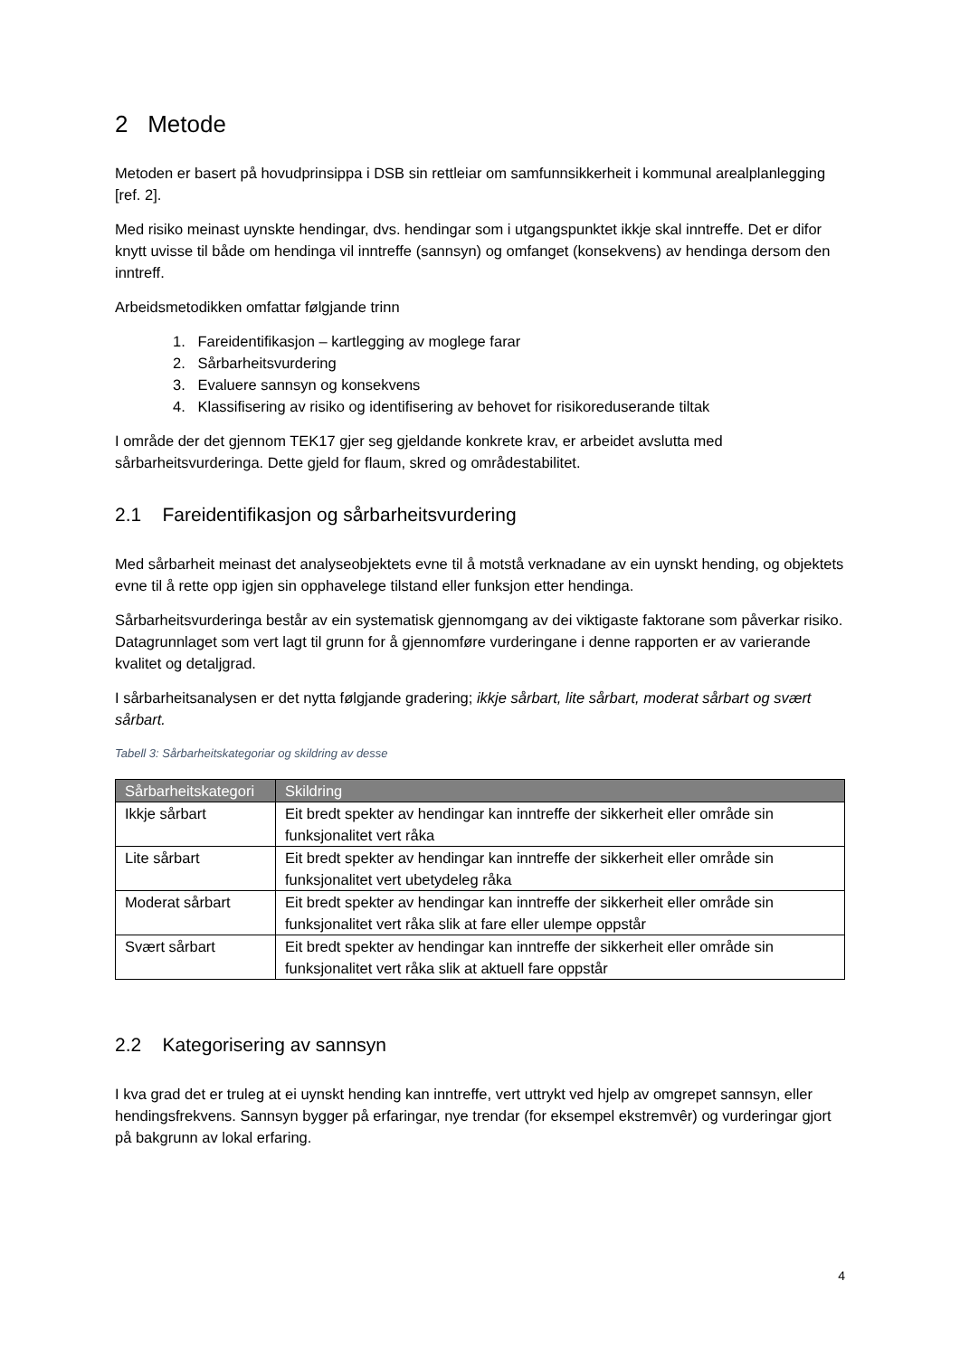2 Metode
Metoden er basert på hovudprinsippa i DSB sin rettleiar om samfunnsikkerheit i kommunal arealplanlegging [ref. 2].
Med risiko meinast uynskte hendingar, dvs. hendingar som i utgangspunktet ikkje skal inntreffe. Det er difor knytt uvisse til både om hendinga vil inntreffe (sannsyn) og omfanget (konsekvens) av hendinga dersom den inntreff.
Arbeidsmetodikken omfattar følgjande trinn
1. Fareidentifikasjon – kartlegging av moglege farar
2. Sårbarheitsvurdering
3. Evaluere sannsyn og konsekvens
4. Klassifisering av risiko og identifisering av behovet for risikoreduserande tiltak
I område der det gjennom TEK17 gjer seg gjeldande konkrete krav, er arbeidet avslutta med sårbarheitsvurderinga. Dette gjeld for flaum, skred og områdestabilitet.
2.1 Fareidentifikasjon og sårbarheitsvurdering
Med sårbarheit meinast det analyseobjektets evne til å motstå verknadane av ein uynskt hending, og objektets evne til å rette opp igjen sin opphavelege tilstand eller funksjon etter hendinga.
Sårbarheitsvurderinga består av ein systematisk gjennomgang av dei viktigaste faktorane som påverkar risiko. Datagrunnlaget som vert lagt til grunn for å gjennomføre vurderingane i denne rapporten er av varierande kvalitet og detaljgrad.
I sårbarheitsanalysen er det nytta følgjande gradering; ikkje sårbart, lite sårbart, moderat sårbart og svært sårbart.
Tabell 3: Sårbarheitskategoriar og skildring av desse
| Sårbarheitskategori | Skildring |
| --- | --- |
| Ikkje sårbart | Eit bredt spekter av hendingar kan inntreffe der sikkerheit eller område sin funksjonalitet vert råka |
| Lite sårbart | Eit bredt spekter av hendingar kan inntreffe der sikkerheit eller område sin funksjonalitet vert ubetydeleg råka |
| Moderat sårbart | Eit bredt spekter av hendingar kan inntreffe der sikkerheit eller område sin funksjonalitet vert råka slik at fare eller ulempe oppstår |
| Svært sårbart | Eit bredt spekter av hendingar kan inntreffe der sikkerheit eller område sin funksjonalitet vert råka slik at aktuell fare oppstår |
2.2 Kategorisering av sannsyn
I kva grad det er truleg at ei uynskt hending kan inntreffe, vert uttrykt ved hjelp av omgrepet sannsyn, eller hendingsfrekvens. Sannsyn bygger på erfaringar, nye trendar (for eksempel ekstremvêr) og vurderingar gjort på bakgrunn av lokal erfaring.
4